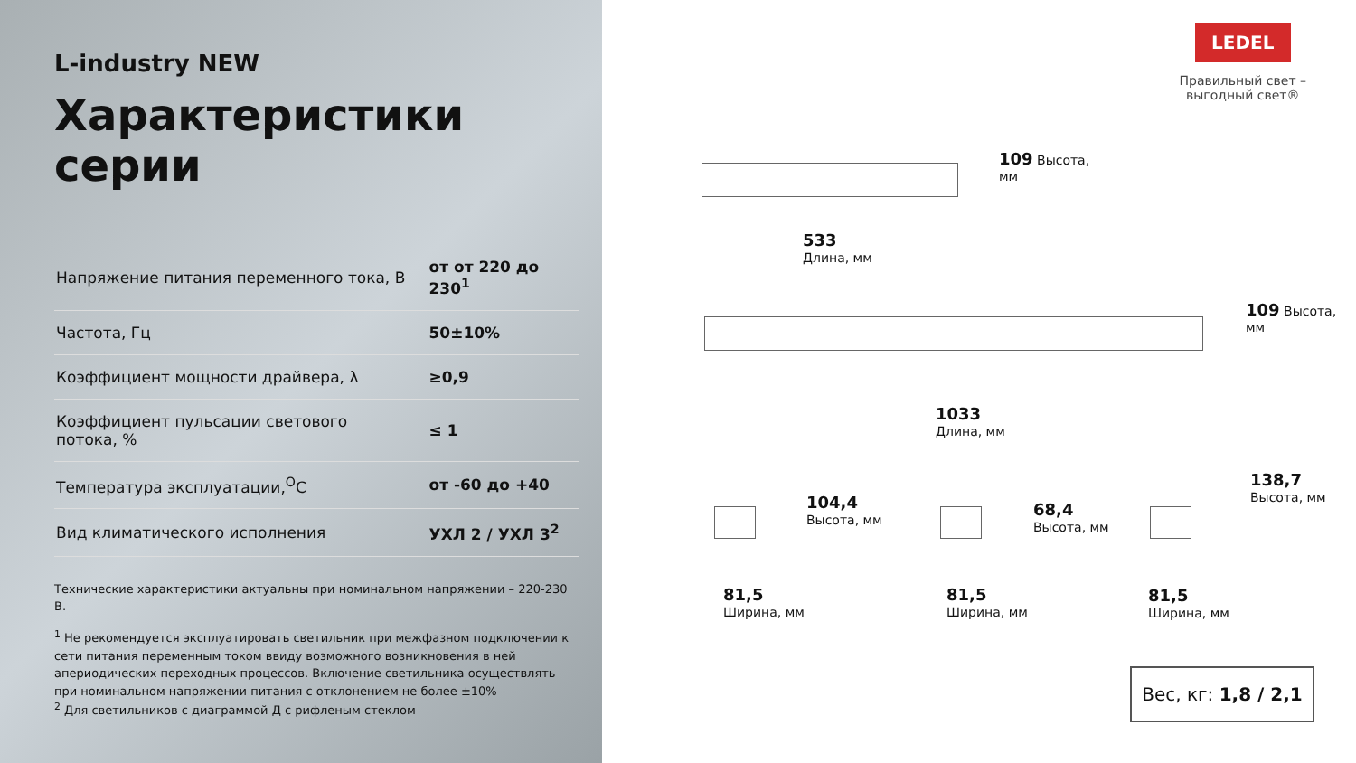L-industry NEW
Характеристики серии
| Напряжение питания переменного тока, В | от от 220 до 230<sup>1</sup> |
| Частота, Гц | 50±10% |
| Коэффициент мощности драйвера, λ | ≥0,9 |
| Коэффициент пульсации светового потока, % | ≤ 1 |
| Температура эксплуатации,<sup>O</sup>С | от -60 до +40 |
| Вид климатического исполнения | УХЛ 2 / УХЛ 3<sup>2</sup> |
Технические характеристики актуальны при номинальном напряжении – 220-230 В.
<sup>1</sup> Не рекомендуется эксплуатировать светильник при межфазном подключении к сети питания переменным током ввиду возможного возникновения в ней апериодических переходных процессов. Включение светильника осуществлять при номинальном напряжении питания с отклонением не более ±10%
<sup>2</sup> Для светильников с диаграммой Д с рифленым стеклом
LEDEL
Правильный свет –
выгодный свет®
109 Высота,
мм
533
Длина, мм
109 Высота,
мм
1033
Длина, мм
104,4
Высота, мм
68,4
Высота, мм
138,7
Высота, мм
81,5
Ширина, мм
81,5
Ширина, мм
81,5
Ширина, мм
Вес, кг: 1,8 / 2,1